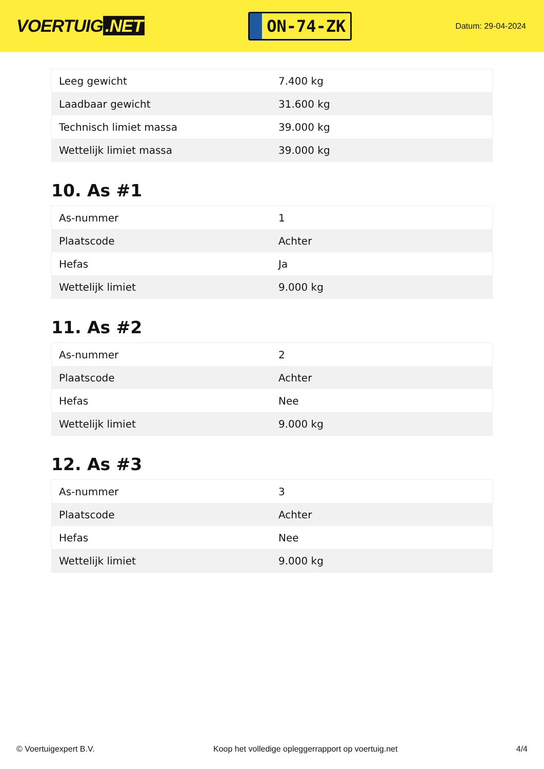VOERTUIG.NET
ON-74-ZK
Datum: 29-04-2024
| Leeg gewicht | 7.400 kg |
| Laadbaar gewicht | 31.600 kg |
| Technisch limiet massa | 39.000 kg |
| Wettelijk limiet massa | 39.000 kg |
10. As #1
| As-nummer | 1 |
| Plaatscode | Achter |
| Hefas | Ja |
| Wettelijk limiet | 9.000 kg |
11. As #2
| As-nummer | 2 |
| Plaatscode | Achter |
| Hefas | Nee |
| Wettelijk limiet | 9.000 kg |
12. As #3
| As-nummer | 3 |
| Plaatscode | Achter |
| Hefas | Nee |
| Wettelijk limiet | 9.000 kg |
© Voertuigexpert B.V. Koop het volledige opleggerrapport op voertuig.net 4/4